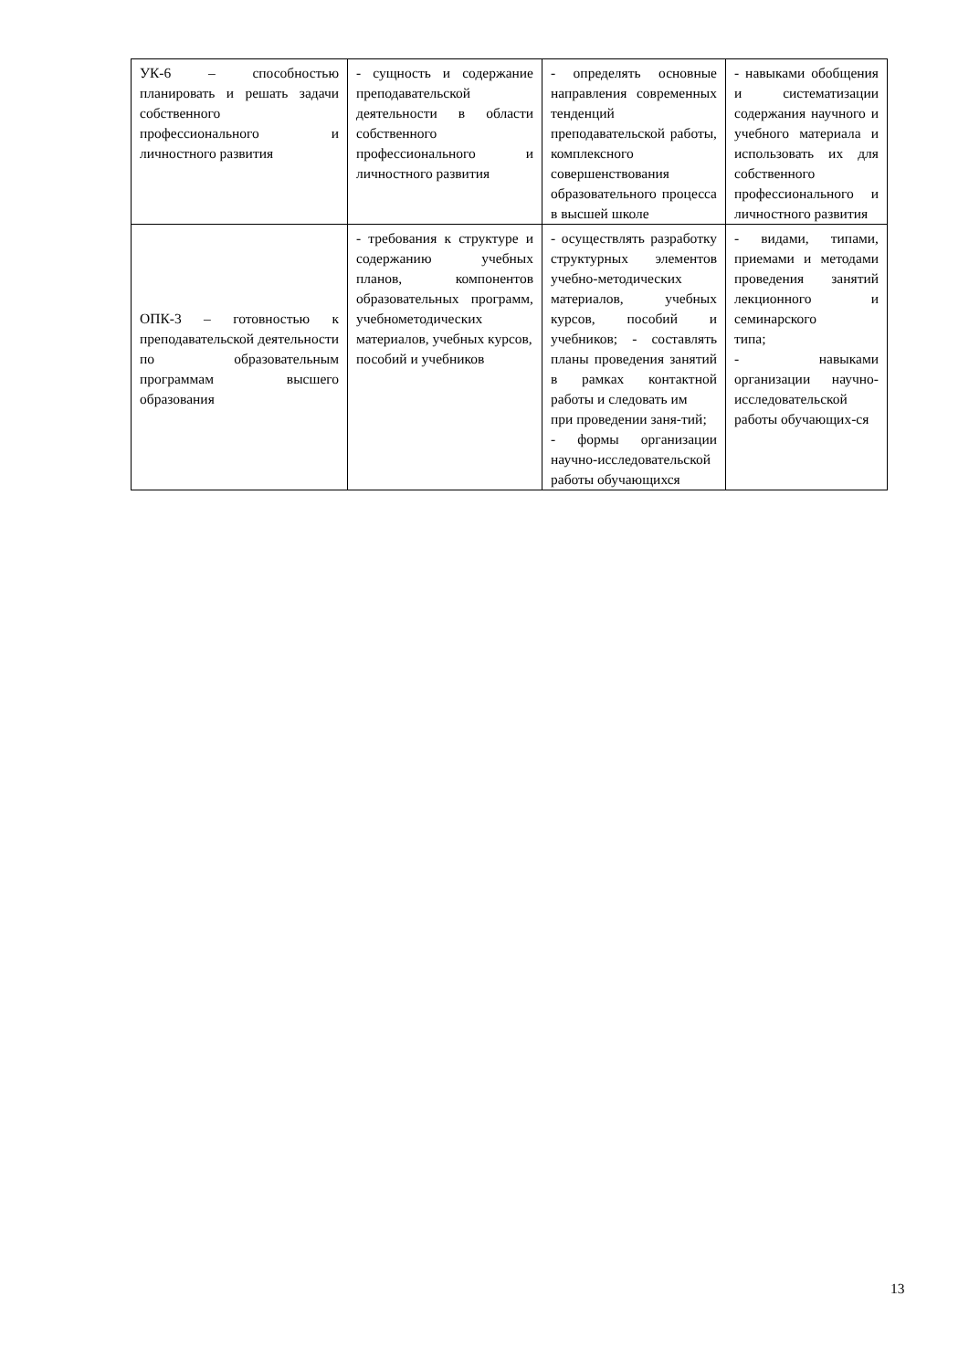| УК-6 – способностью планировать и решать задачи собственного профессионального и личностного развития | - сущность и содержание преподавательской деятельности в области собственного профессионального и личностного развития | - определять основные направления современных тенденций преподавательской работы, комплексного совершенствования образовательного процесса в высшей школе | - навыками обобщения и систематизации содержания научного и учебного материала и использовать их для собственного профессионального и личностного развития |
| ОПК-3 – готовностью к преподавательской деятельности по образовательным программам высшего образования | - требования к структуре и содержанию учебных планов, компонентов образовательных программ, учебнометодических материалов, учебных курсов, пособий и учебников | - осуществлять разработку структурных элементов учебно-методических материалов, учебных курсов, пособий и учебников; - составлять планы проведения занятий в рамках контактной работы и следовать им при проведении заня-тий; - формы организации научно-исследовательской работы обучающихся | - видами, типами, приемами и методами проведения занятий лекционного и семинарского типа; - навыками организации научно-исследовательской работы обучающих-ся |
13